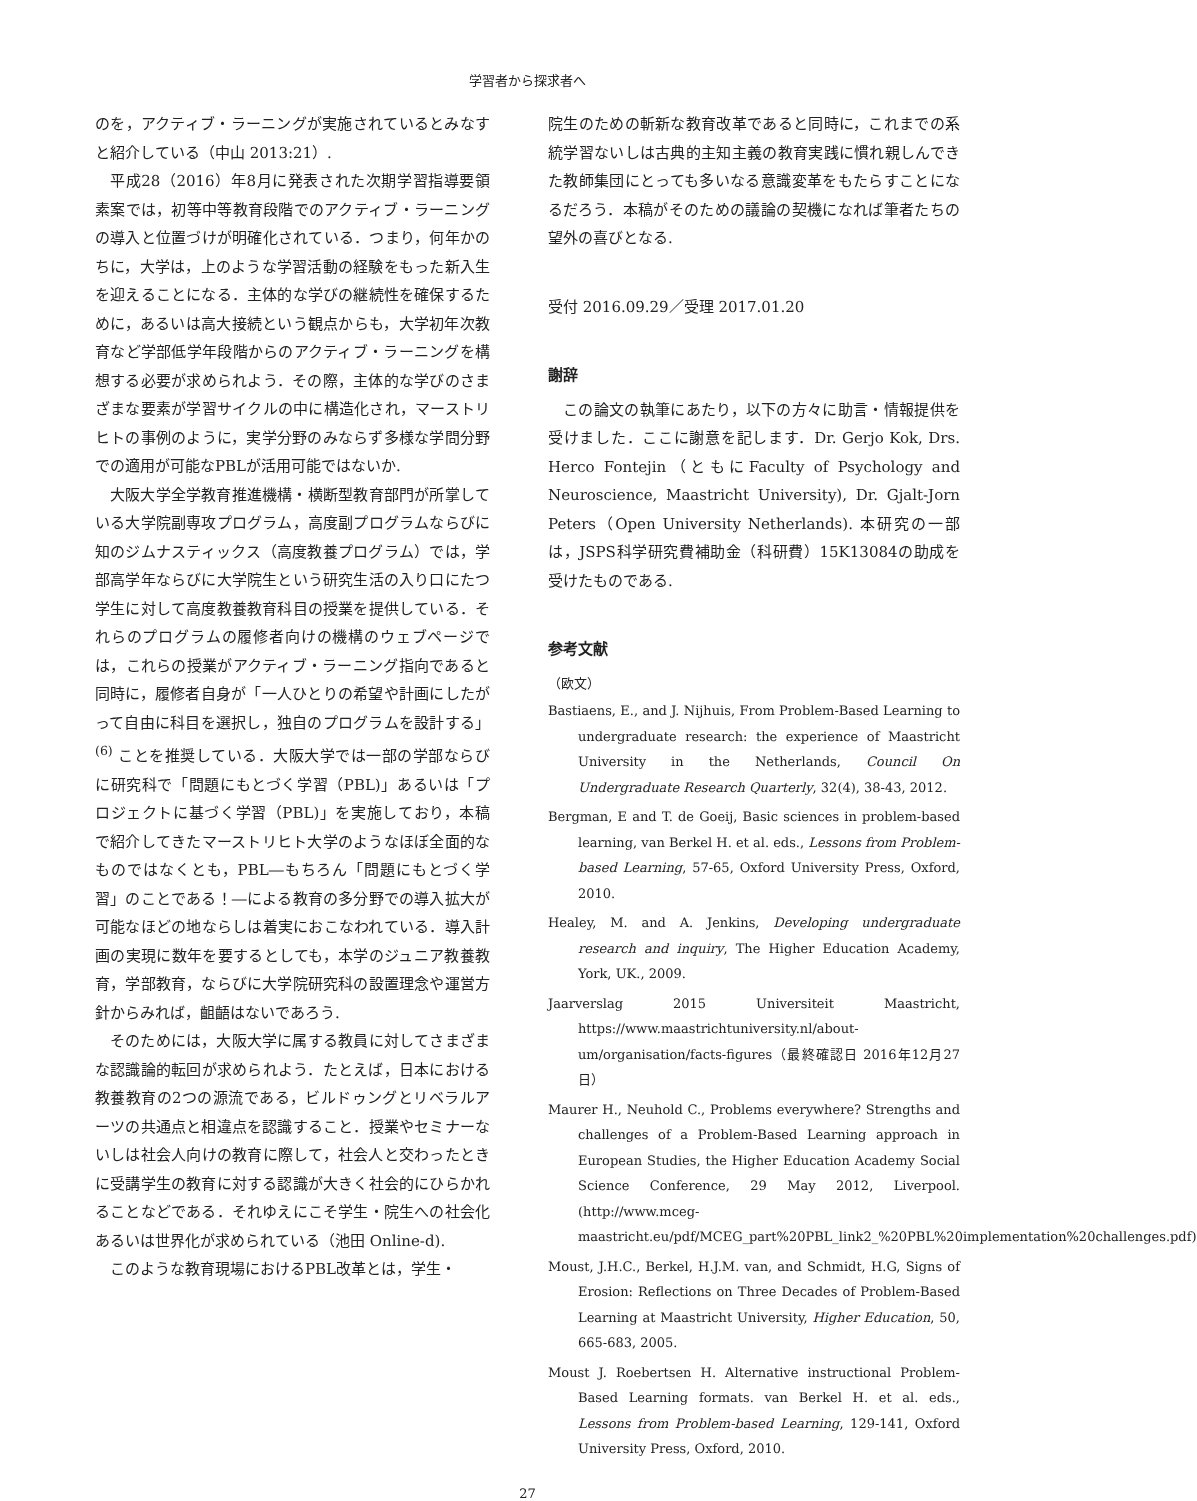学習者から探求者へ
のを，アクティブ・ラーニングが実施されているとみなすと紹介している（中山 2013:21）.
平成28（2016）年8月に発表された次期学習指導要領素案では，初等中等教育段階でのアクティブ・ラーニングの導入と位置づけが明確化されている．つまり，何年かのちに，大学は，上のような学習活動の経験をもった新入生を迎えることになる．主体的な学びの継続性を確保するために，あるいは高大接続という観点からも，大学初年次教育など学部低学年段階からのアクティブ・ラーニングを構想する必要が求められよう．その際，主体的な学びのさまざまな要素が学習サイクルの中に構造化され，マーストリヒトの事例のように，実学分野のみならず多様な学問分野での適用が可能なPBLが活用可能ではないか.
大阪大学全学教育推進機構・横断型教育部門が所掌している大学院副専攻プログラム，高度副プログラムならびに知のジムナスティックス（高度教養プログラム）では，学部高学年ならびに大学院生という研究生活の入り口にたつ学生に対して高度教養教育科目の授業を提供している．それらのプログラムの履修者向けの機構のウェブページでは，これらの授業がアクティブ・ラーニング指向であると同時に，履修者自身が「一人ひとりの希望や計画にしたがって自由に科目を選択し，独自のプログラムを設計する」<sup>(6)</sup> ことを推奨している．大阪大学では一部の学部ならびに研究科で「問題にもとづく学習（PBL)」あるいは「プロジェクトに基づく学習（PBL)」を実施しており，本稿で紹介してきたマーストリヒト大学のようなほぼ全面的なものではなくとも，PBL―もちろん「問題にもとづく学習」のことである！―による教育の多分野での導入拡大が可能なほどの地ならしは着実におこなわれている．導入計画の実現に数年を要するとしても，本学のジュニア教養教育，学部教育，ならびに大学院研究科の設置理念や運営方針からみれば，齟齬はないであろう.
そのためには，大阪大学に属する教員に対してさまざまな認識論的転回が求められよう．たとえば，日本における教養教育の2つの源流である，ビルドゥングとリベラルアーツの共通点と相違点を認識すること．授業やセミナーないしは社会人向けの教育に際して，社会人と交わったときに受講学生の教育に対する認識が大きく社会的にひらかれることなどである．それゆえにこそ学生・院生への社会化あるいは世界化が求められている（池田 Online-d).
このような教育現場におけるPBL改革とは，学生・
院生のための斬新な教育改革であると同時に，これまでの系統学習ないしは古典的主知主義の教育実践に慣れ親しんできた教師集団にとっても多いなる意識変革をもたらすことになるだろう．本稿がそのための議論の契機になれば筆者たちの望外の喜びとなる.
受付 2016.09.29／受理 2017.01.20
謝辞
この論文の執筆にあたり，以下の方々に助言・情報提供を受けました．ここに謝意を記します．Dr. Gerjo Kok, Drs. Herco Fontejin（ともにFaculty of Psychology and Neuroscience, Maastricht University), Dr. Gjalt-Jorn Peters（Open University Netherlands). 本研究の一部は，JSPS科学研究費補助金（科研費）15K13084の助成を受けたものである.
参考文献
（欧文）
Bastiaens, E., and J. Nijhuis, From Problem-Based Learning to undergraduate research: the experience of Maastricht University in the Netherlands, Council On Undergraduate Research Quarterly, 32(4), 38-43, 2012.
Bergman, E and T. de Goeij, Basic sciences in problem-based learning, van Berkel H. et al. eds., Lessons from Problem-based Learning, 57-65, Oxford University Press, Oxford, 2010.
Healey, M. and A. Jenkins, Developing undergraduate research and inquiry, The Higher Education Academy, York, UK., 2009.
Jaarverslag 2015 Universiteit Maastricht, https://www.maastrichtuniversity.nl/about-um/organisation/facts-figures（最終確認日 2016年12月27日）
Maurer H., Neuhold C., Problems everywhere? Strengths and challenges of a Problem-Based Learning approach in European Studies, the Higher Education Academy Social Science Conference, 29 May 2012, Liverpool. (http://www.mceg-maastricht.eu/pdf/MCEG_part%20PBL_link2_%20PBL%20implementation%20challenges.pdf)
Moust, J.H.C., Berkel, H.J.M. van, and Schmidt, H.G, Signs of Erosion: Reflections on Three Decades of Problem-Based Learning at Maastricht University, Higher Education, 50, 665-683, 2005.
Moust J. Roebertsen H. Alternative instructional Problem-Based Learning formats. van Berkel H. et al. eds., Lessons from Problem-based Learning, 129-141, Oxford University Press, Oxford, 2010.
27